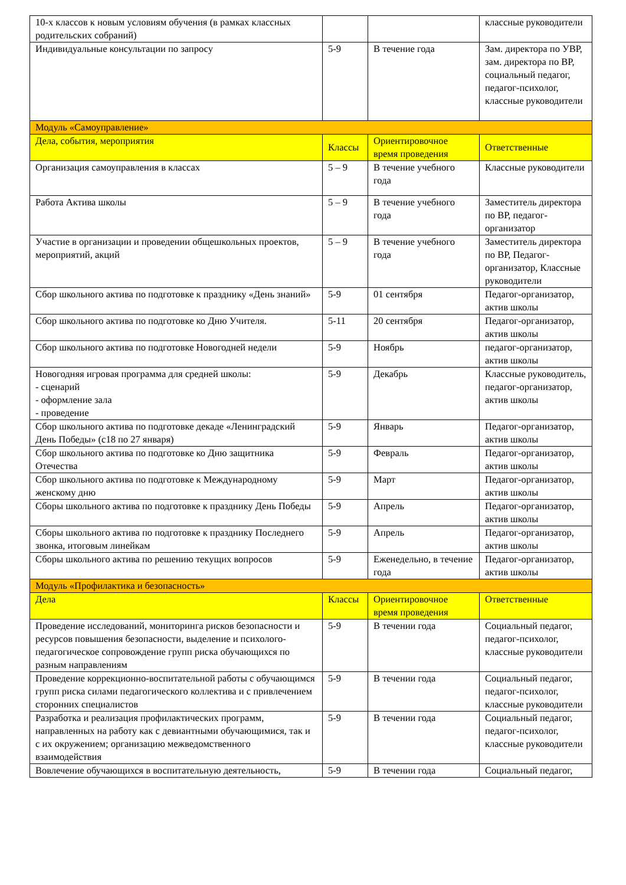| 10-х классов к новым условиям обучения (в рамках классных родительских собраний) | | | классные руководители |
| Индивидуальные консультации по запросу | 5-9 | В течение года | Зам. директора по УВР, зам. директора по ВР, социальный педагог, педагог-психолог, классные руководители |
| Модуль «Самоуправление» | | | |
| Дела, события, мероприятия | Классы | Ориентировочное время проведения | Ответственные |
| Организация самоуправления в классах | 5 – 9 | В течение учебного года | Классные руководители |
| Работа Актива школы | 5 – 9 | В течение учебного года | Заместитель директора по ВР, педагог-организатор |
| Участие в организации и проведении общешкольных проектов, мероприятий, акций | 5 – 9 | В течение учебного года | Заместитель директора по ВР, Педагог-организатор, Классные руководители |
| Сбор школьного актива по подготовке к празднику «День знаний» | 5-9 | 01 сентября | Педагог-организатор, актив школы |
| Сбор школьного актива по подготовке ко Дню Учителя. | 5-11 | 20 сентября | Педагог-организатор, актив школы |
| Сбор школьного актива по подготовке Новогодней недели | 5-9 | Ноябрь | педагог-организатор, актив школы |
| Новогодняя игровая программа для средней школы: - сценарий - оформление зала - проведение | 5-9 | Декабрь | Классные руководитель, педагог-организатор, актив школы |
| Сбор школьного актива по подготовке декаде «Ленинградский День Победы» (с18 по 27 января) | 5-9 | Январь | Педагог-организатор, актив школы |
| Сбор школьного актива по подготовке ко Дню защитника Отечества | 5-9 | Февраль | Педагог-организатор, актив школы |
| Сбор школьного актива по подготовке к Международному женскому дню | 5-9 | Март | Педагог-организатор, актив школы |
| Сборы школьного актива по подготовке к празднику День Победы | 5-9 | Апрель | Педагог-организатор, актив школы |
| Сборы школьного актива по подготовке к празднику Последнего звонка, итоговым линейкам | 5-9 | Апрель | Педагог-организатор, актив школы |
| Сборы школьного актива по решению текущих вопросов | 5-9 | Еженедельно, в течение года | Педагог-организатор, актив школы |
| Модуль «Профилактика и безопасность» | | | |
| Дела | Классы | Ориентировочное время проведения | Ответственные |
| Проведение исследований, мониторинга рисков безопасности и ресурсов повышения безопасности, выделение и психолого-педагогическое сопровождение групп риска обучающихся по разным направлениям | 5-9 | В течении года | Социальный педагог, педагог-психолог, классные руководители |
| Проведение коррекционно-воспитательной работы с обучающимся групп риска силами педагогического коллектива и с привлечением сторонних специалистов | 5-9 | В течении года | Социальный педагог, педагог-психолог, классные руководители |
| Разработка и реализация профилактических программ, направленных на работу как с девиантными обучающимися, так и с их окружением; организацию межведомственного взаимодействия | 5-9 | В течении года | Социальный педагог, педагог-психолог, классные руководители |
| Вовлечение обучающихся в воспитательную деятельность, | 5-9 | В течении года | Социальный педагог, |